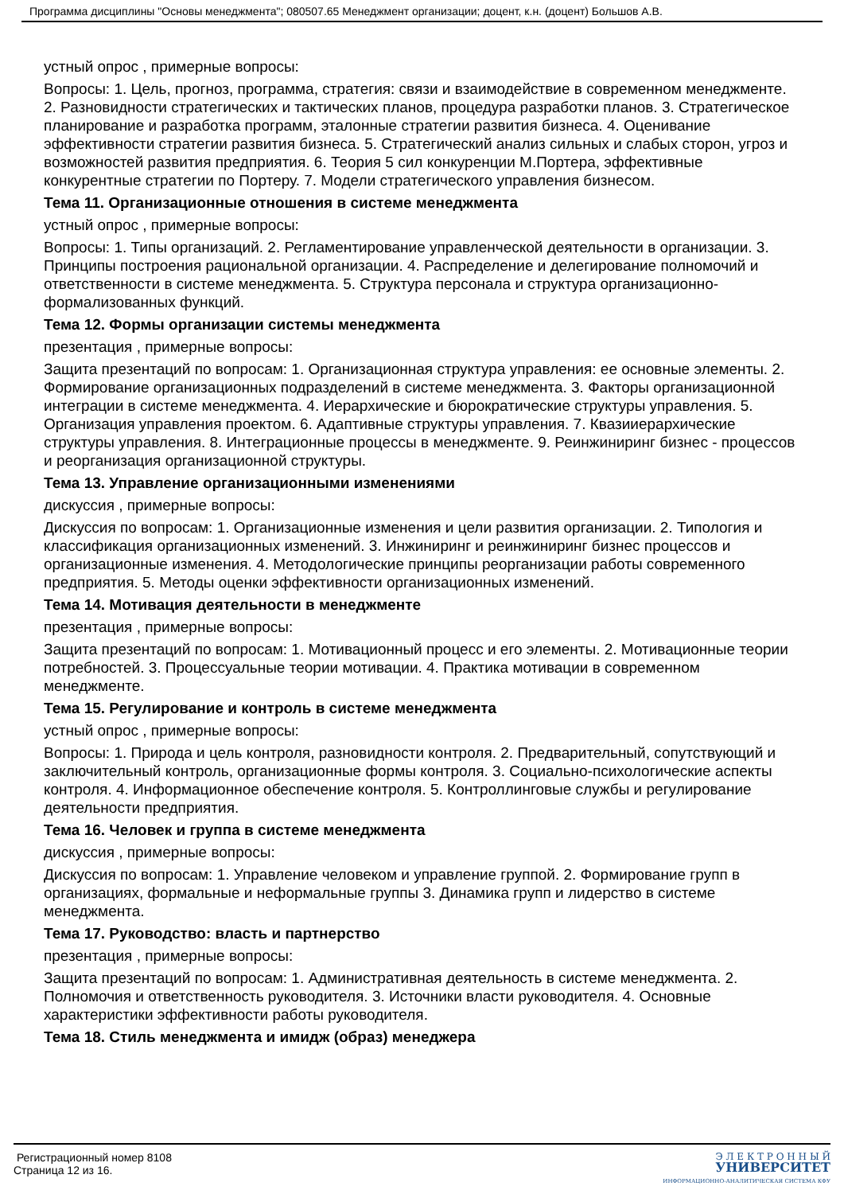Программа дисциплины "Основы менеджмента"; 080507.65 Менеджмент организации; доцент, к.н. (доцент) Большов А.В.
устный опрос , примерные вопросы:
Вопросы: 1. Цель, прогноз, программа, стратегия: связи и взаимодействие в современном менеджменте. 2. Разновидности стратегических и тактических планов, процедура разработки планов. 3. Стратегическое планирование и разработка программ, эталонные стратегии развития бизнеса. 4. Оценивание эффективности стратегии развития бизнеса. 5. Стратегический анализ сильных и слабых сторон, угроз и возможностей развития предприятия. 6. Теория 5 сил конкуренции М.Портера, эффективные конкурентные стратегии по Портеру. 7. Модели стратегического управления бизнесом.
Тема 11. Организационные отношения в системе менеджмента
устный опрос , примерные вопросы:
Вопросы: 1. Типы организаций. 2. Регламентирование управленческой деятельности в организации. 3. Принципы построения рациональной организации. 4. Распределение и делегирование полномочий и ответственности в системе менеджмента. 5. Структура персонала и структура организационно-формализованных функций.
Тема 12. Формы организации системы менеджмента
презентация , примерные вопросы:
Защита презентаций по вопросам: 1. Организационная структура управления: ее основные элементы. 2. Формирование организационных подразделений в системе менеджмента. 3. Факторы организационной интеграции в системе менеджмента. 4. Иерархические и бюрократические структуры управления. 5. Организация управления проектом. 6. Адаптивные структуры управления. 7. Квазииерархические структуры управления. 8. Интеграционные процессы в менеджменте. 9. Реинжиниринг бизнес - процессов и реорганизация организационной структуры.
Тема 13. Управление организационными изменениями
дискуссия , примерные вопросы:
Дискуссия по вопросам: 1. Организационные изменения и цели развития организации. 2. Типология и классификация организационных изменений. 3. Инжиниринг и реинжиниринг бизнес процессов и организационные изменения. 4. Методологические принципы реорганизации работы современного предприятия. 5. Методы оценки эффективности организационных изменений.
Тема 14. Мотивация деятельности в менеджменте
презентация , примерные вопросы:
Защита презентаций по вопросам: 1. Мотивационный процесс и его элементы. 2. Мотивационные теории потребностей. 3. Процессуальные теории мотивации. 4. Практика мотивации в современном менеджменте.
Тема 15. Регулирование и контроль в системе менеджмента
устный опрос , примерные вопросы:
Вопросы: 1. Природа и цель контроля, разновидности контроля. 2. Предварительный, сопутствующий и заключительный контроль, организационные формы контроля. 3. Социально-психологические аспекты контроля. 4. Информационное обеспечение контроля. 5. Контроллинговые службы и регулирование деятельности предприятия.
Тема 16. Человек и группа в системе менеджмента
дискуссия , примерные вопросы:
Дискуссия по вопросам: 1. Управление человеком и управление группой. 2. Формирование групп в организациях, формальные и неформальные группы 3. Динамика групп и лидерство в системе менеджмента.
Тема 17. Руководство: власть и партнерство
презентация , примерные вопросы:
Защита презентаций по вопросам: 1. Административная деятельность в системе менеджмента. 2. Полномочия и ответственность руководителя. 3. Источники власти руководителя. 4. Основные характеристики эффективности работы руководителя.
Тема 18. Стиль менеджмента и имидж (образ) менеджера
Регистрационный номер 8108
Страница 12 из 16.
Э Л Е К Т Р О Н Н Ы Й
УНИВЕРСИТЕТ
ИНФОРМАЦИОННО-АНАЛИТИЧЕСКАЯ СИСТЕМА КФУ